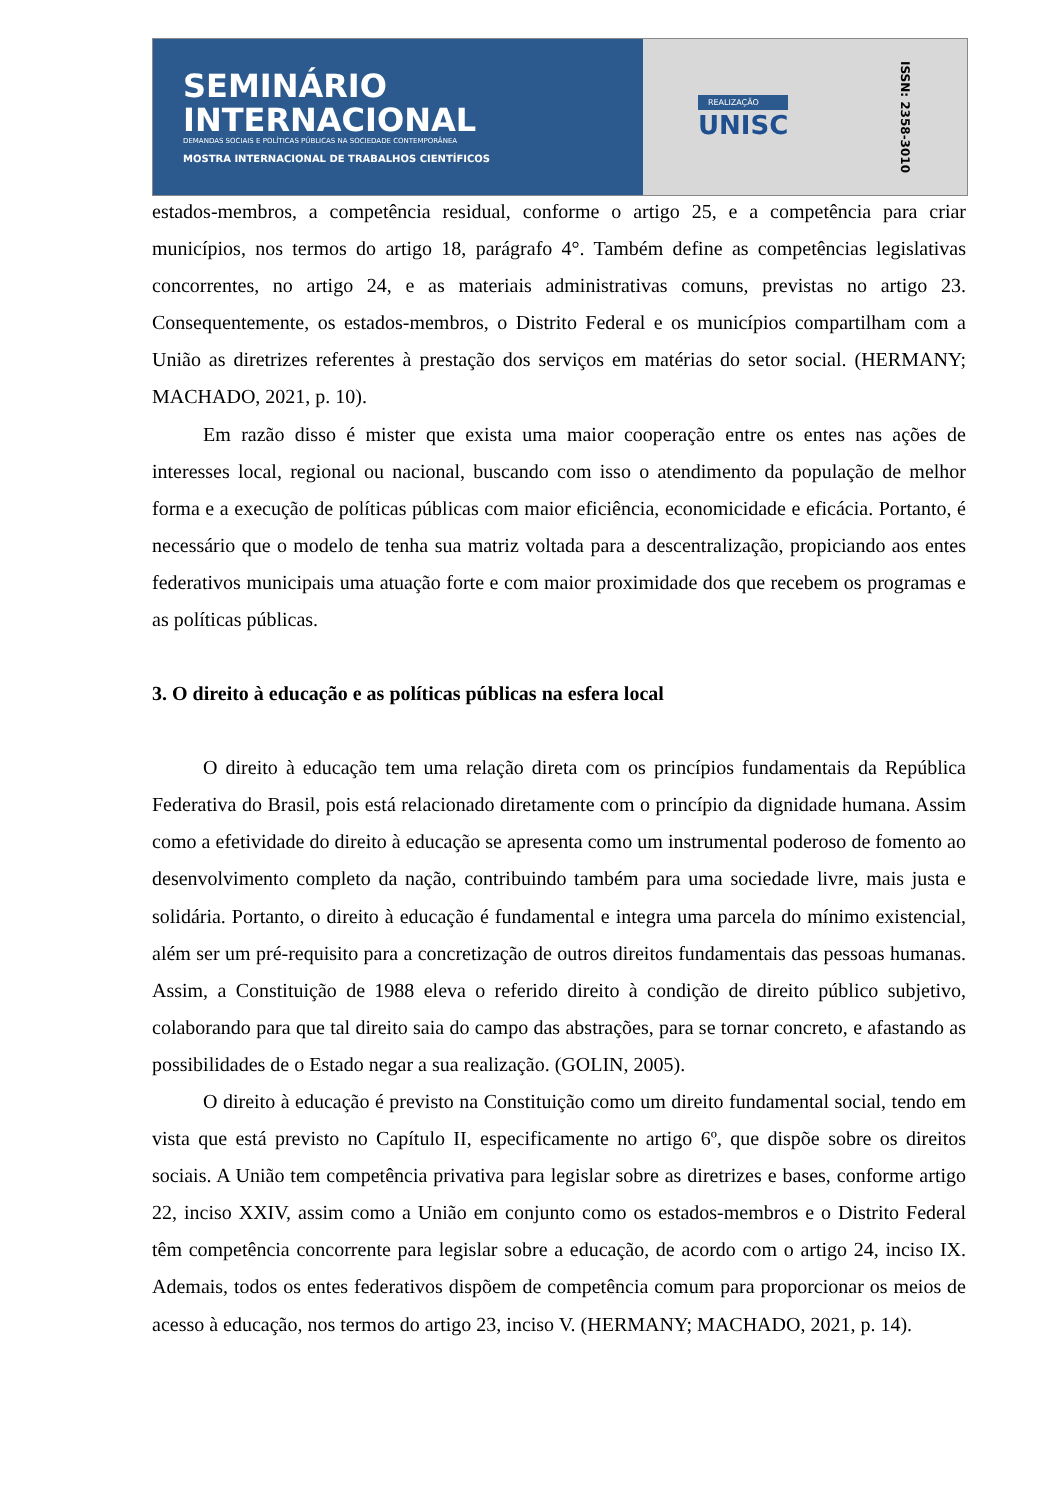SEMINÁRIO
INTERNACIONAL
DEMANDAS SOCIAIS E POLÍTICAS PÚBLICAS NA SOCIEDADE CONTEMPORÂNEA
MOSTRA INTERNACIONAL DE TRABALHOS CIENTÍFICOS
REALIZAÇÃO
UNISC
ISSN: 2358-3010
estados-membros, a competência residual, conforme o artigo 25, e a competência para criar municípios, nos termos do artigo 18, parágrafo 4°. Também define as competências legislativas concorrentes, no artigo 24, e as materiais administrativas comuns, previstas no artigo 23. Consequentemente, os estados-membros, o Distrito Federal e os municípios compartilham com a União as diretrizes referentes à prestação dos serviços em matérias do setor social. (HERMANY; MACHADO, 2021, p. 10).
Em razão disso é mister que exista uma maior cooperação entre os entes nas ações de interesses local, regional ou nacional, buscando com isso o atendimento da população de melhor forma e a execução de políticas públicas com maior eficiência, economicidade e eficácia. Portanto, é necessário que o modelo de tenha sua matriz voltada para a descentralização, propiciando aos entes federativos municipais uma atuação forte e com maior proximidade dos que recebem os programas e as políticas públicas.
3. O direito à educação e as políticas públicas na esfera local
O direito à educação tem uma relação direta com os princípios fundamentais da República Federativa do Brasil, pois está relacionado diretamente com o princípio da dignidade humana. Assim como a efetividade do direito à educação se apresenta como um instrumental poderoso de fomento ao desenvolvimento completo da nação, contribuindo também para uma sociedade livre, mais justa e solidária. Portanto, o direito à educação é fundamental e integra uma parcela do mínimo existencial, além ser um pré-requisito para a concretização de outros direitos fundamentais das pessoas humanas. Assim, a Constituição de 1988 eleva o referido direito à condição de direito público subjetivo, colaborando para que tal direito saia do campo das abstrações, para se tornar concreto, e afastando as possibilidades de o Estado negar a sua realização. (GOLIN, 2005).
O direito à educação é previsto na Constituição como um direito fundamental social, tendo em vista que está previsto no Capítulo II, especificamente no artigo 6º, que dispõe sobre os direitos sociais. A União tem competência privativa para legislar sobre as diretrizes e bases, conforme artigo 22, inciso XXIV, assim como a União em conjunto como os estados-membros e o Distrito Federal têm competência concorrente para legislar sobre a educação, de acordo com o artigo 24, inciso IX. Ademais, todos os entes federativos dispõem de competência comum para proporcionar os meios de acesso à educação, nos termos do artigo 23, inciso V. (HERMANY; MACHADO, 2021, p. 14).